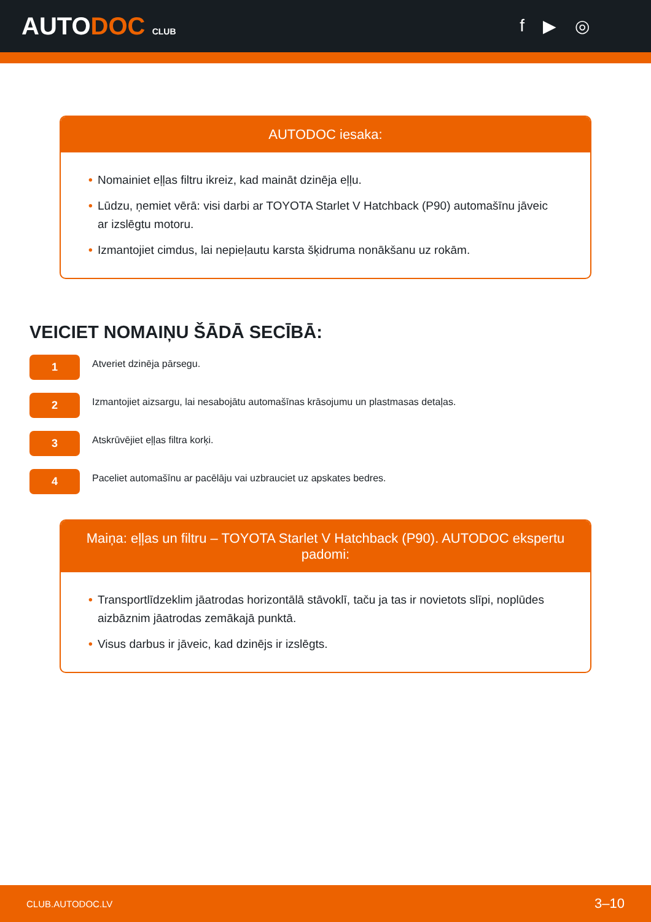AUTODOC CLUB
f ▶ ◎
AUTODOC iesaka:
• Nomainiet eļļas filtru ikreiz, kad maināt dzinēja eļļu.
• Lūdzu, ņemiet vērā: visi darbi ar TOYOTA Starlet V Hatchback (P90) automašīnu jāveic ar izslēgtu motoru.
• Izmantojiet cimdus, lai nepieļautu karsta šķidruma nonākšanu uz rokām.
VEICIET NOMAIŅU ŠĀDĀ SECĪBĀ:
1
Atveriet dzinēja pārsegu.
2
Izmantojiet aizsargu, lai nesabojātu automašīnas krāsojumu un plastmasas detaļas.
3
Atskrūvējiet eļļas filtra korķi.
4
Paceliet automašīnu ar pacēlāju vai uzbrauciet uz apskates bedres.
Maiņa: eļļas un filtru – TOYOTA Starlet V Hatchback (P90). AUTODOC ekspertu padomi:
• Transportlīdzeklim jāatrodas horizontālā stāvoklī, taču ja tas ir novietots slīpi, noplūdes aizbāznim jāatrodas zemākajā punktā.
• Visus darbus ir jāveic, kad dzinējs ir izslēgts.
CLUB.AUTODOC.LV 3–10